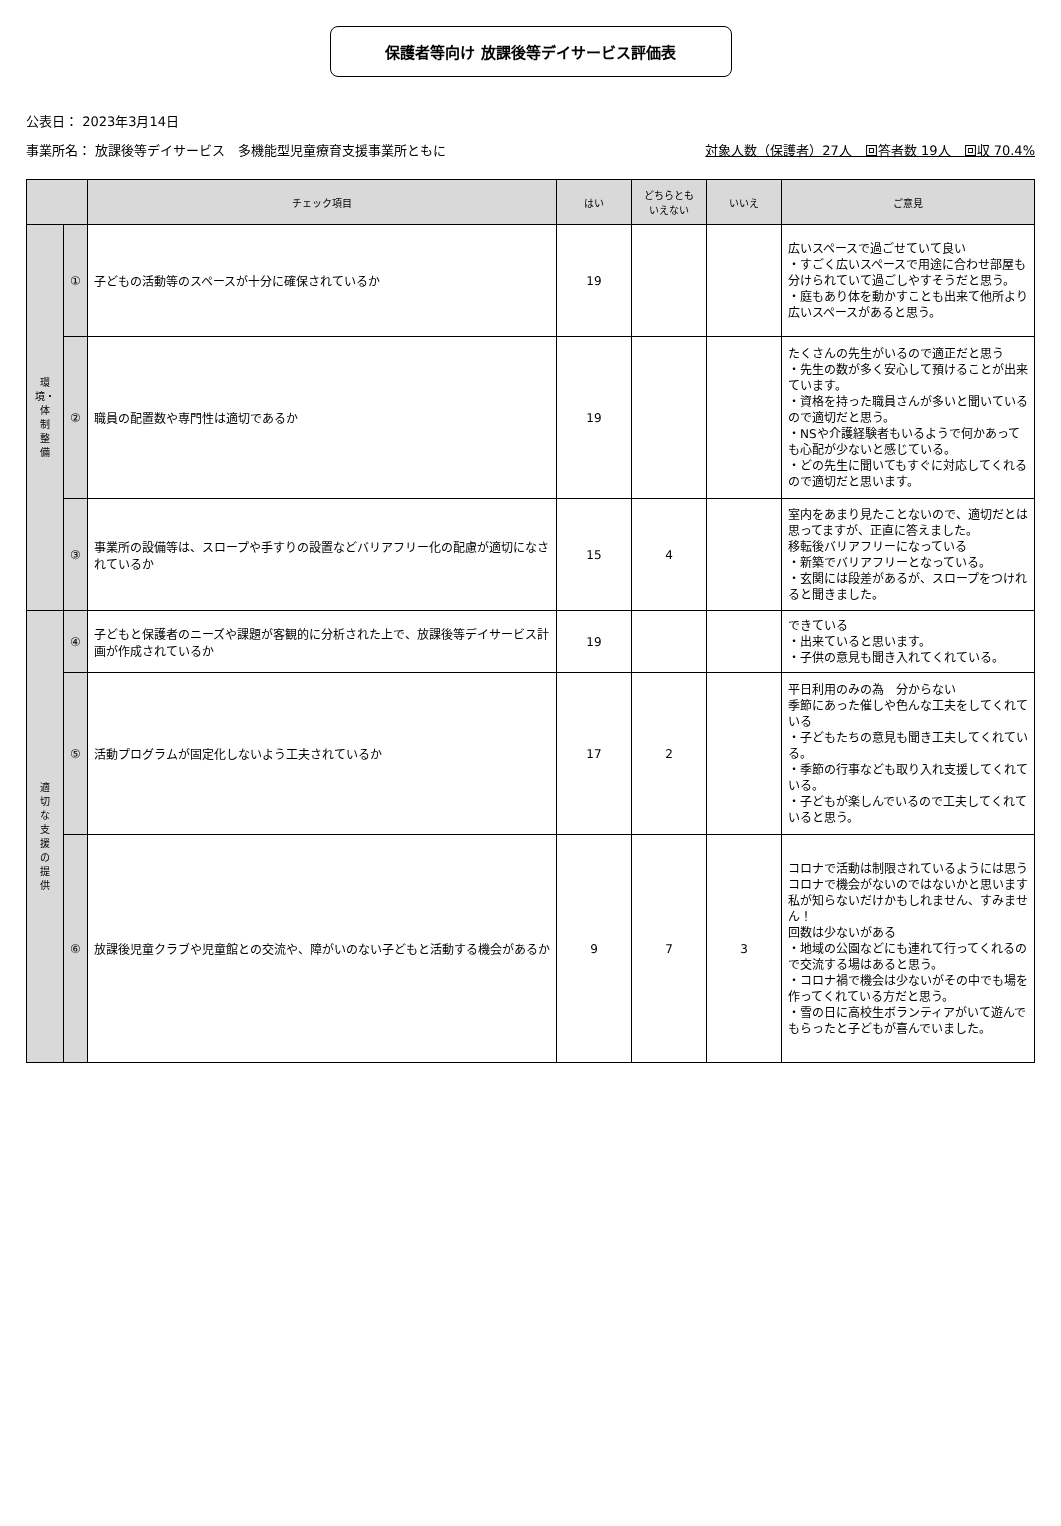保護者等向け 放課後等デイサービス評価表
公表日： 2023年3月14日
事業所名： 放課後等デイサービス　多機能型児童療育支援事業所ともに 対象人数（保護者）27人　回答者数 19人　回収 70.4%
| | | チェック項目 | はい | どちらとも いえない | いいえ | ご意見 |
| --- | --- | --- | --- | --- | --- | --- |
| 環 境・ 体 制 整 備 | ① | 子どもの活動等のスペースが十分に確保されているか | 19 | | | 広いスペースで過ごせていて良い ・すごく広いスペースで用途に合わせ部屋も分けられていて過ごしやすそうだと思う。 ・庭もあり体を動かすことも出来て他所より広いスペースがあると思う。 |
| | ② | 職員の配置数や専門性は適切であるか | 19 | | | たくさんの先生がいるので適正だと思う ・先生の数が多く安心して預けることが出来ています。 ・資格を持った職員さんが多いと聞いているので適切だと思う。 ・NSや介護経験者もいるようで何かあっても心配が少ないと感じている。 ・どの先生に聞いてもすぐに対応してくれるので適切だと思います。 |
| | ③ | 事業所の設備等は、スロープや手すりの設置などバリアフリー化の配慮が適切になされているか | 15 | 4 | | 室内をあまり見たことないので、適切だとは思ってますが、正直に答えました。 移転後バリアフリーになっている ・新築でバリアフリーとなっている。 ・玄関には段差があるが、スロープをつけれると聞きました。 |
| 適 切 な 支 援 の 提 供 | ④ | 子どもと保護者のニーズや課題が客観的に分析された上で、放課後等デイサービス計画が作成されているか | 19 | | | できている ・出来ていると思います。 ・子供の意見も聞き入れてくれている。 |
| | ⑤ | 活動プログラムが固定化しないよう工夫されているか | 17 | 2 | | 平日利用のみの為 分からない 季節にあった催しや色んな工夫をしてくれている ・子どもたちの意見も聞き工夫してくれている。 ・季節の行事なども取り入れ支援してくれている。 ・子どもが楽しんでいるので工夫してくれていると思う。 |
| | ⑥ | 放課後児童クラブや児童館との交流や、障がいのない子どもと活動する機会があるか | 9 | 7 | 3 | コロナで活動は制限されているようには思う コロナで機会がないのではないかと思います 私が知らないだけかもしれません、すみません！ 回数は少ないがある ・地域の公園などにも連れて行ってくれるので交流する場はあると思う。 ・コロナ禍で機会は少ないがその中でも場を作ってくれている方だと思う。 ・雪の日に高校生ボランティアがいて遊んでもらったと子どもが喜んでいました。 |